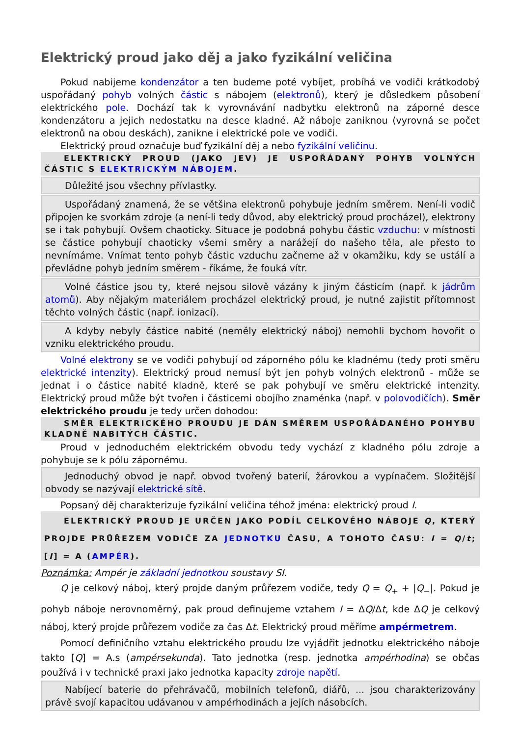Elektrický proud jako děj a jako fyzikální veličina
Pokud nabijeme kondenzátor a ten budeme poté vybíjet, probíhá ve vodiči krátkodobý uspořádaný pohyb volných částic s nábojem (elektronů), který je důsledkem působení elektrického pole. Dochází tak k vyrovnávání nadbytku elektronů na záporné desce kondenzátoru a jejich nedostatku na desce kladné. Až náboje zaniknou (vyrovná se počet elektronů na obou deskách), zanikne i elektrické pole ve vodiči.
Elektrický proud označuje buď fyzikální děj a nebo fyzikální veličinu.
ELEKTRICKÝ PROUD (JAKO JEV) JE USPOŘÁDANÝ POHYB VOLNÝCH ČÁSTIC S ELEKTRICKÝM NÁBOJEM.
Důležité jsou všechny přívlastky.
Uspořádaný znamená, že se většina elektronů pohybuje jedním směrem. Není-li vodič připojen ke svorkám zdroje (a není-li tedy důvod, aby elektrický proud procházel), elektrony se i tak pohybují. Ovšem chaoticky. Situace je podobná pohybu částic vzduchu: v místnosti se částice pohybují chaoticky všemi směry a narážejí do našeho těla, ale přesto to nevnímáme. Vnímat tento pohyb částic vzduchu začneme až v okamžiku, kdy se ustálí a převládne pohyb jedním směrem - říkáme, že fouká vítr.
Volné částice jsou ty, které nejsou silově vázány k jiným částicím (např. k jádrům atomů). Aby nějakým materiálem procházel elektrický proud, je nutné zajistit přítomnost těchto volných částic (např. ionizací).
A kdyby nebyly částice nabité (neměly elektrický náboj) nemohli bychom hovořit o vzniku elektrického proudu.
Volné elektrony se ve vodiči pohybují od záporného pólu ke kladnému (tedy proti směru elektrické intenzity). Elektrický proud nemusí být jen pohyb volných elektronů - může se jednat i o částice nabité kladně, které se pak pohybují ve směru elektrické intenzity. Elektrický proud může být tvořen i částicemi obojího znaménka (např. v polovodičích). Směr elektrického proudu je tedy určen dohodou:
SMĚR ELEKTRICKÉHO PROUDU JE DÁN SMĚREM USPOŘÁDANÉHO POHYBU KLADNĚ NABITÝCH ČÁSTIC.
Proud v jednoduchém elektrickém obvodu tedy vychází z kladného pólu zdroje a pohybuje se k pólu zápornému.
Jednoduchý obvod je např. obvod tvořený baterií, žárovkou a vypínačem. Složitější obvody se nazývají elektrické sítě.
Popsaný děj charakterizuje fyzikální veličina téhož jména: elektrický proud I.
ELEKTRICKÝ PROUD JE URČEN JAKO PODÍL CELKOVÉHO NÁBOJE Q, KTERÝ PROJDE PRŮŘEZEM VODIČE ZA JEDNOTKU ČASU, A TOHOTO ČASU: I = Q/t; [I] = A (AMPÉR).
Poznámka: Ampér je základní jednotkou soustavy SI.
Q je celkový náboj, který projde daným průřezem vodiče, tedy Q = Q<sub>+</sub> + |Q<sub>−</sub>|. Pokud je pohyb náboje nerovnoměrný, pak proud definujeme vztahem I = ΔQ/Δt, kde ΔQ je celkový náboj, který projde průřezem vodiče za čas Δt. Elektrický proud měříme ampérmetrem.
Pomocí definičního vztahu elektrického proudu lze vyjádřit jednotku elektrického náboje takto [Q] = A.s (ampérsekunda). Tato jednotka (resp. jednotka ampérhodina) se občas používá i v technické praxi jako jednotka kapacity zdroje napětí.
Nabíjecí baterie do přehrávačů, mobilních telefonů, diářů, ... jsou charakterizovány právě svojí kapacitou udávanou v ampérhodinách a jejích násobcích.